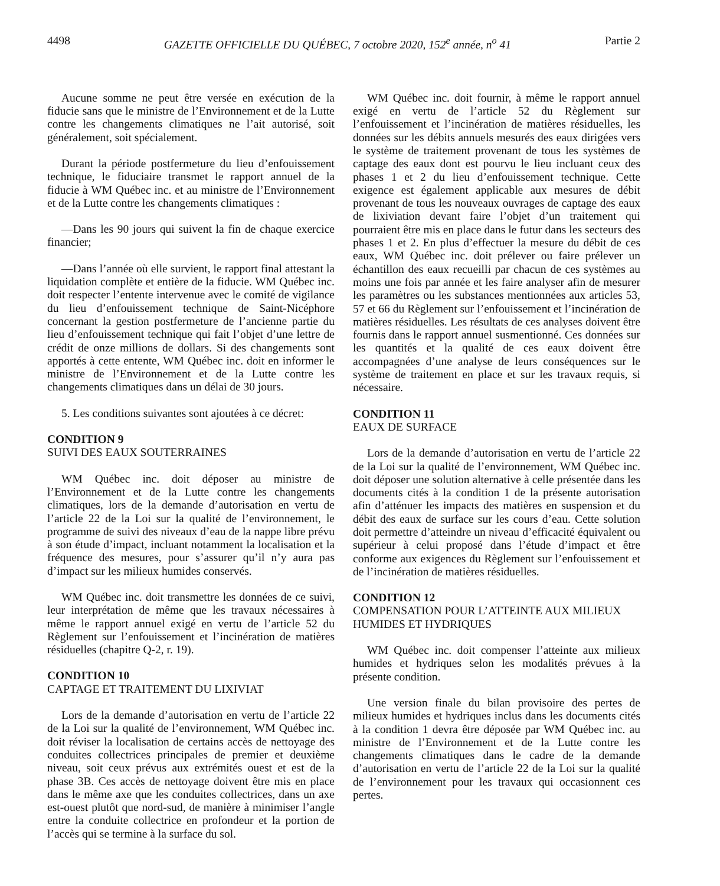4498 GAZETTE OFFICIELLE DU QUÉBEC, 7 octobre 2020, 152<sup>e</sup> année, n<sup>o</sup> 41 Partie 2
Aucune somme ne peut être versée en exécution de la fiducie sans que le ministre de l’Environnement et de la Lutte contre les changements climatiques ne l’ait autorisé, soit généralement, soit spécialement.
Durant la période postfermeture du lieu d’enfouissement technique, le fiduciaire transmet le rapport annuel de la fiducie à WM Québec inc. et au ministre de l’Environnement et de la Lutte contre les changements climatiques :
—Dans les 90 jours qui suivent la fin de chaque exercice financier;
—Dans l’année où elle survient, le rapport final attestant la liquidation complète et entière de la fiducie. WM Québec inc. doit respecter l’entente intervenue avec le comité de vigilance du lieu d’enfouissement technique de Saint-Nicéphore concernant la gestion postfermeture de l’ancienne partie du lieu d’enfouissement technique qui fait l’objet d’une lettre de crédit de onze millions de dollars. Si des changements sont apportés à cette entente, WM Québec inc. doit en informer le ministre de l’Environnement et de la Lutte contre les changements climatiques dans un délai de 30 jours.
5. Les conditions suivantes sont ajoutées à ce décret:
CONDITION 9
SUIVI DES EAUX SOUTERRAINES
WM Québec inc. doit déposer au ministre de l’Environnement et de la Lutte contre les changements climatiques, lors de la demande d’autorisation en vertu de l’article 22 de la Loi sur la qualité de l’environnement, le programme de suivi des niveaux d’eau de la nappe libre prévu à son étude d’impact, incluant notamment la localisation et la fréquence des mesures, pour s’assurer qu’il n’y aura pas d’impact sur les milieux humides conservés.
WM Québec inc. doit transmettre les données de ce suivi, leur interprétation de même que les travaux nécessaires à même le rapport annuel exigé en vertu de l’article 52 du Règlement sur l’enfouissement et l’incinération de matières résiduelles (chapitre Q-2, r. 19).
CONDITION 10
CAPTAGE ET TRAITEMENT DU LIXIVIAT
Lors de la demande d’autorisation en vertu de l’article 22 de la Loi sur la qualité de l’environnement, WM Québec inc. doit réviser la localisation de certains accès de nettoyage des conduites collectrices principales de premier et deuxième niveau, soit ceux prévus aux extrémités ouest et est de la phase 3B. Ces accès de nettoyage doivent être mis en place dans le même axe que les conduites collectrices, dans un axe est-ouest plutôt que nord-sud, de manière à minimiser l’angle entre la conduite collectrice en profondeur et la portion de l’accès qui se termine à la surface du sol.
WM Québec inc. doit fournir, à même le rapport annuel exigé en vertu de l’article 52 du Règlement sur l’enfouissement et l’incinération de matières résiduelles, les données sur les débits annuels mesurés des eaux dirigées vers le système de traitement provenant de tous les systèmes de captage des eaux dont est pourvu le lieu incluant ceux des phases 1 et 2 du lieu d’enfouissement technique. Cette exigence est également applicable aux mesures de débit provenant de tous les nouveaux ouvrages de captage des eaux de lixiviation devant faire l’objet d’un traitement qui pourraient être mis en place dans le futur dans les secteurs des phases 1 et 2. En plus d’effectuer la mesure du débit de ces eaux, WM Québec inc. doit prélever ou faire prélever un échantillon des eaux recueilli par chacun de ces systèmes au moins une fois par année et les faire analyser afin de mesurer les paramètres ou les substances mentionnées aux articles 53, 57 et 66 du Règlement sur l’enfouissement et l’incinération de matières résiduelles. Les résultats de ces analyses doivent être fournis dans le rapport annuel susmentionné. Ces données sur les quantités et la qualité de ces eaux doivent être accompagnées d’une analyse de leurs conséquences sur le système de traitement en place et sur les travaux requis, si nécessaire.
CONDITION 11
EAUX DE SURFACE
Lors de la demande d’autorisation en vertu de l’article 22 de la Loi sur la qualité de l’environnement, WM Québec inc. doit déposer une solution alternative à celle présentée dans les documents cités à la condition 1 de la présente autorisation afin d’atténuer les impacts des matières en suspension et du débit des eaux de surface sur les cours d’eau. Cette solution doit permettre d’atteindre un niveau d’efficacité équivalent ou supérieur à celui proposé dans l’étude d’impact et être conforme aux exigences du Règlement sur l’enfouissement et de l’incinération de matières résiduelles.
CONDITION 12
COMPENSATION POUR L’ATTEINTE AUX MILIEUX HUMIDES ET HYDRIQUES
WM Québec inc. doit compenser l’atteinte aux milieux humides et hydriques selon les modalités prévues à la présente condition.
Une version finale du bilan provisoire des pertes de milieux humides et hydriques inclus dans les documents cités à la condition 1 devra être déposée par WM Québec inc. au ministre de l’Environnement et de la Lutte contre les changements climatiques dans le cadre de la demande d’autorisation en vertu de l’article 22 de la Loi sur la qualité de l’environnement pour les travaux qui occasionnent ces pertes.